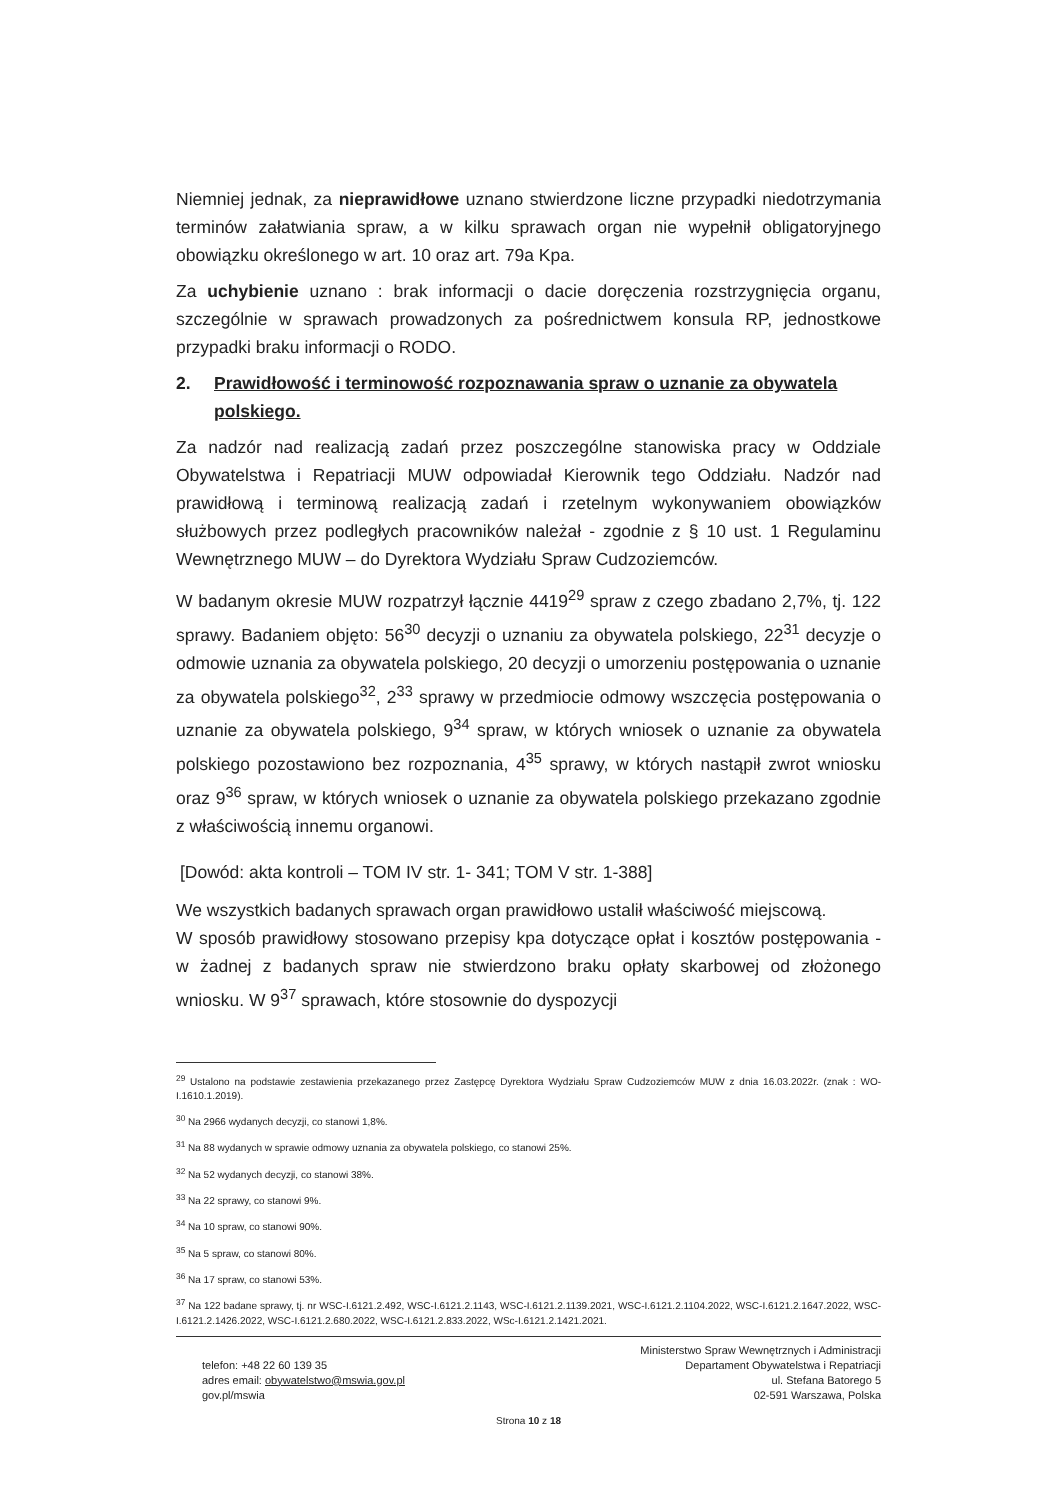Niemniej jednak, za nieprawidłowe uznano stwierdzone liczne przypadki niedotrzymania terminów załatwiania spraw, a w kilku sprawach organ nie wypełnił obligatoryjnego obowiązku określonego w art. 10 oraz art. 79a Kpa.
Za uchybienie uznano : brak informacji o dacie doręczenia rozstrzygnięcia organu, szczególnie w sprawach prowadzonych za pośrednictwem konsula RP, jednostkowe przypadki braku informacji o RODO.
2. Prawidłowość i terminowość rozpoznawania spraw o uznanie za obywatela polskiego.
Za nadzór nad realizacją zadań przez poszczególne stanowiska pracy w Oddziale Obywatelstwa i Repatriacji MUW odpowiadał Kierownik tego Oddziału. Nadzór nad prawidłową i terminową realizacją zadań i rzetelnym wykonywaniem obowiązków służbowych przez podległych pracowników należał - zgodnie z § 10 ust. 1 Regulaminu Wewnętrznego MUW – do Dyrektora Wydziału Spraw Cudzoziemców.
W badanym okresie MUW rozpatrzył łącznie 4419<sup>29</sup> spraw z czego zbadano 2,7%, tj. 122 sprawy. Badaniem objęto: 56<sup>30</sup> decyzji o uznaniu za obywatela polskiego, 22<sup>31</sup> decyzje o odmowie uznania za obywatela polskiego, 20 decyzji o umorzeniu postępowania o uznanie za obywatela polskiego<sup>32</sup>, 2<sup>33</sup> sprawy w przedmiocie odmowy wszczęcia postępowania o uznanie za obywatela polskiego, 9<sup>34</sup> spraw, w których wniosek o uznanie za obywatela polskiego pozostawiono bez rozpoznania, 4<sup>35</sup> sprawy, w których nastąpił zwrot wniosku oraz 9<sup>36</sup> spraw, w których wniosek o uznanie za obywatela polskiego przekazano zgodnie z właściwością innemu organowi.
[Dowód: akta kontroli – TOM IV str. 1- 341; TOM V str. 1-388]
We wszystkich badanych sprawach organ prawidłowo ustalił właściwość miejscową.
W sposób prawidłowy stosowano przepisy kpa dotyczące opłat i kosztów postępowania - w żadnej z badanych spraw nie stwierdzono braku opłaty skarbowej od złożonego wniosku. W 9<sup>37</sup> sprawach, które stosownie do dyspozycji
<sup>29</sup> Ustalono na podstawie zestawienia przekazanego przez Zastępcę Dyrektora Wydziału Spraw Cudzoziemców MUW z dnia 16.03.2022r. (znak : WO-I.1610.1.2019).
<sup>30</sup> Na 2966 wydanych decyzji, co stanowi 1,8%.
<sup>31</sup> Na 88 wydanych w sprawie odmowy uznania za obywatela polskiego, co stanowi 25%.
<sup>32</sup> Na 52 wydanych decyzji, co stanowi 38%.
<sup>33</sup> Na 22 sprawy, co stanowi 9%.
<sup>34</sup> Na 10 spraw, co stanowi 90%.
<sup>35</sup> Na 5 spraw, co stanowi 80%.
<sup>36</sup> Na 17 spraw, co stanowi 53%.
<sup>37</sup> Na 122 badane sprawy, tj. nr WSC-I.6121.2.492, WSC-I.6121.2.1143, WSC-I.6121.2.1139.2021, WSC-I.6121.2.1104.2022, WSC-I.6121.2.1647.2022, WSC-I.6121.2.1426.2022, WSC-I.6121.2.680.2022, WSC-I.6121.2.833.2022, WSc-I.6121.2.1421.2021.
telefon: +48 22 60 139 35
adres email: obywatelstwo@mswia.gov.pl
gov.pl/mswia
Ministerstwo Spraw Wewnętrznych i Administracji
Departament Obywatelstwa i Repatriacji
ul. Stefana Batorego 5
02-591 Warszawa, Polska
Strona 10 z 18